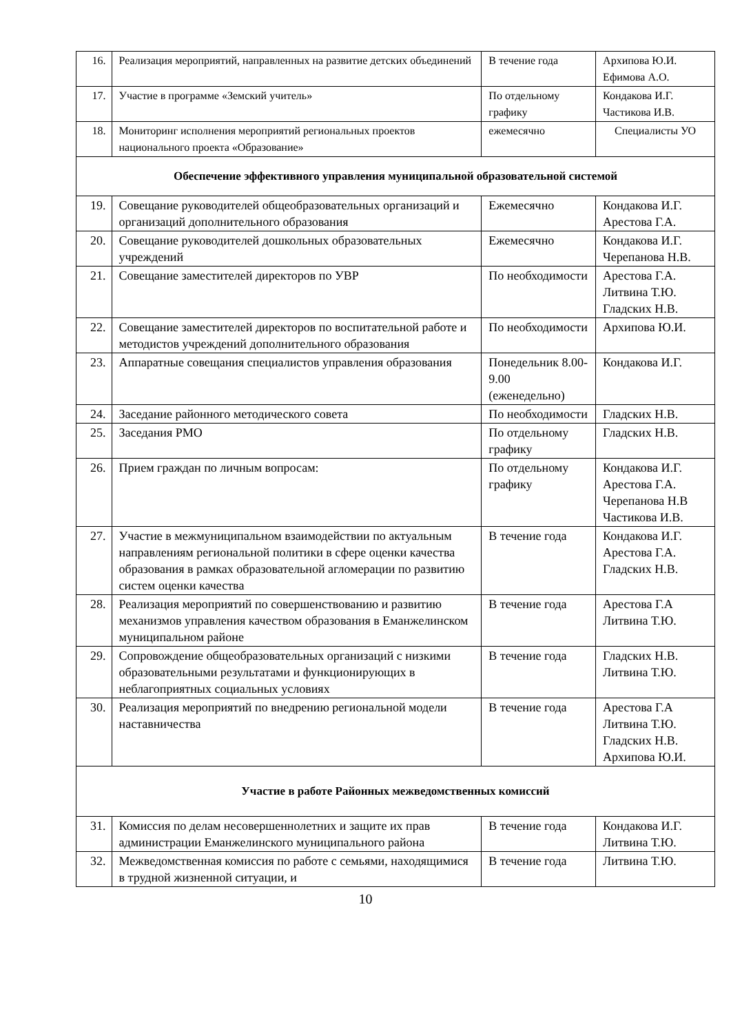| 16. | Реализация мероприятий, направленных на развитие детских объединений | В течение года | Архипова Ю.И. Ефимова А.О. |
| 17. | Участие в программе «Земский учитель» | По отдельному графику | Кондакова И.Г. Частикова И.В. |
| 18. | Мониторинг исполнения мероприятий региональных проектов национального проекта «Образование» | ежемесячно | Специалисты УО |
| Обеспечение эффективного управления муниципальной образовательной системой | | | |
| 19. | Совещание руководителей общеобразовательных организаций и организаций дополнительного образования | Ежемесячно | Кондакова И.Г. Арестова Г.А. |
| 20. | Совещание руководителей дошкольных образовательных учреждений | Ежемесячно | Кондакова И.Г. Черепанова Н.В. |
| 21. | Совещание заместителей директоров по УВР | По необходимости | Арестова Г.А. Литвина Т.Ю. Гладских Н.В. |
| 22. | Совещание заместителей директоров по воспитательной работе и методистов учреждений дополнительного образования | По необходимости | Архипова Ю.И. |
| 23. | Аппаратные совещания специалистов управления образования | Понедельник 8.00-9.00 (еженедельно) | Кондакова И.Г. |
| 24. | Заседание районного методического совета | По необходимости | Гладских Н.В. |
| 25. | Заседания РМО | По отдельному графику | Гладских Н.В. |
| 26. | Прием граждан по личным вопросам: | По отдельному графику | Кондакова И.Г. Арестова Г.А. Черепанова Н.В Частикова И.В. |
| 27. | Участие в межмуниципальном взаимодействии по актуальным направлениям региональной политики в сфере оценки качества образования в рамках образовательной агломерации по развитию систем оценки качества | В течение года | Кондакова И.Г. Арестова Г.А. Гладских Н.В. |
| 28. | Реализация мероприятий по совершенствованию и развитию механизмов управления качеством образования в Еманжелинском муниципальном районе | В течение года | Арестова Г.А Литвина Т.Ю. |
| 29. | Сопровождение общеобразовательных организаций с низкими образовательными результатами и функционирующих в неблагоприятных социальных условиях | В течение года | Гладских Н.В. Литвина Т.Ю. |
| 30. | Реализация мероприятий по внедрению региональной модели наставничества | В течение года | Арестова Г.А Литвина Т.Ю. Гладских Н.В. Архипова Ю.И. |
| Участие в работе Районных межведомственных комиссий | | | |
| 31. | Комиссия по делам несовершеннолетних и защите их прав администрации Еманжелинского муниципального района | В течение года | Кондакова И.Г. Литвина Т.Ю. |
| 32. | Межведомственная комиссия по работе с семьями, находящимися в трудной жизненной ситуации, и | В течение года | Литвина Т.Ю. |
10